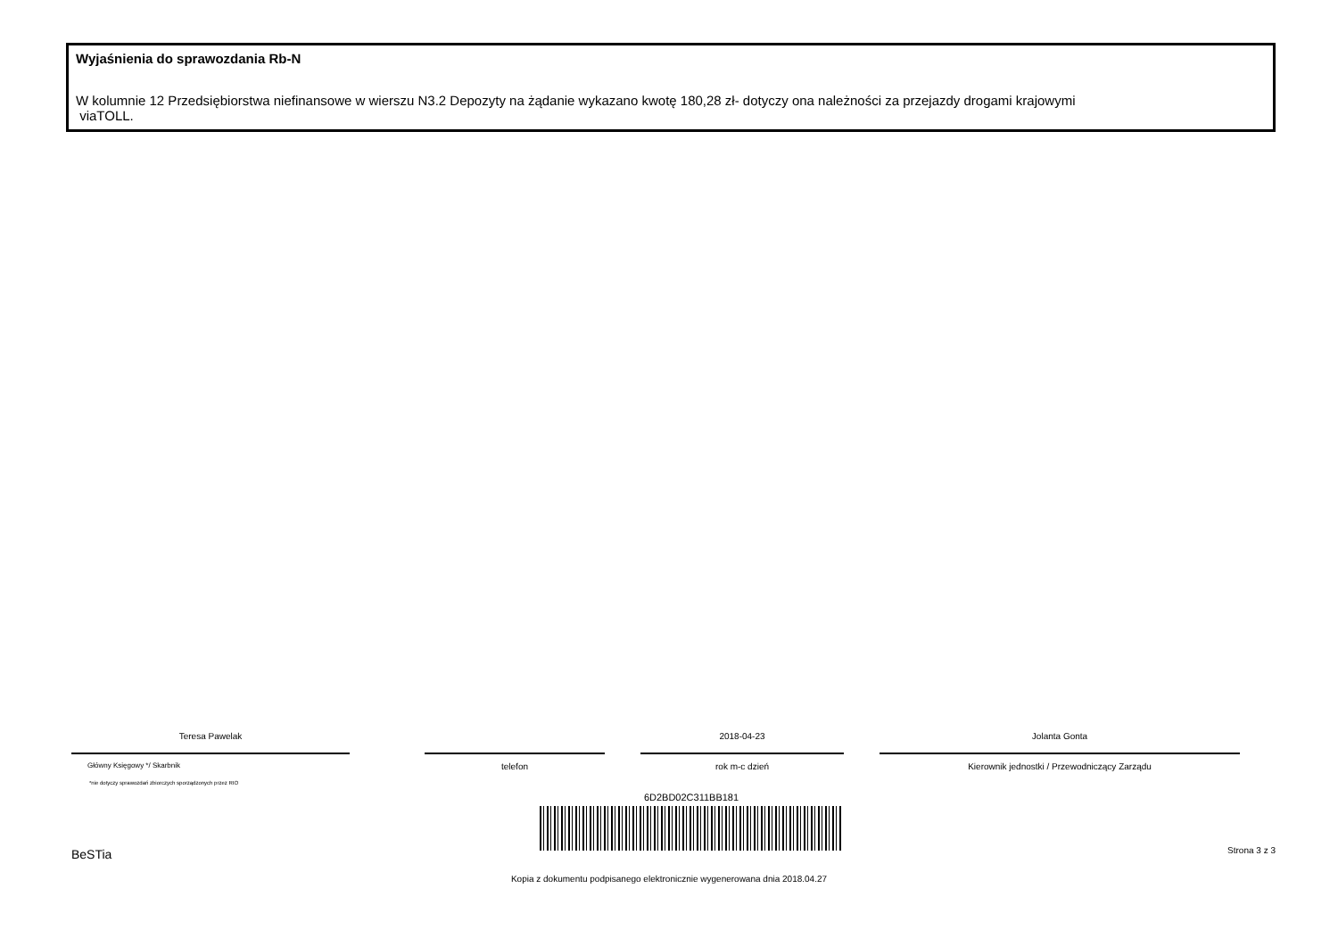Wyjaśnienia do sprawozdania Rb-N
W kolumnie 12 Przedsiębiorstwa niefinansowe w wierszu N3.2 Depozyty na żądanie wykazano kwotę 180,28 zł- dotyczy ona należności za przejazdy drogami krajowymi
viaTOLL.
Teresa Pawelak
Główny Księgowy */ Skarbnik
telefon
2018-04-23
rok m-c dzień
Jolanta Gonta
Kierownik jednostki / Przewodniczący Zarządu
*nie dotyczy sprawozdań zbiorczych sporządzonych przez RIO
6D2BD02C311BB181
BeSTia Strona 3 z 3
Kopia z dokumentu podpisanego elektronicznie wygenerowana dnia 2018.04.27